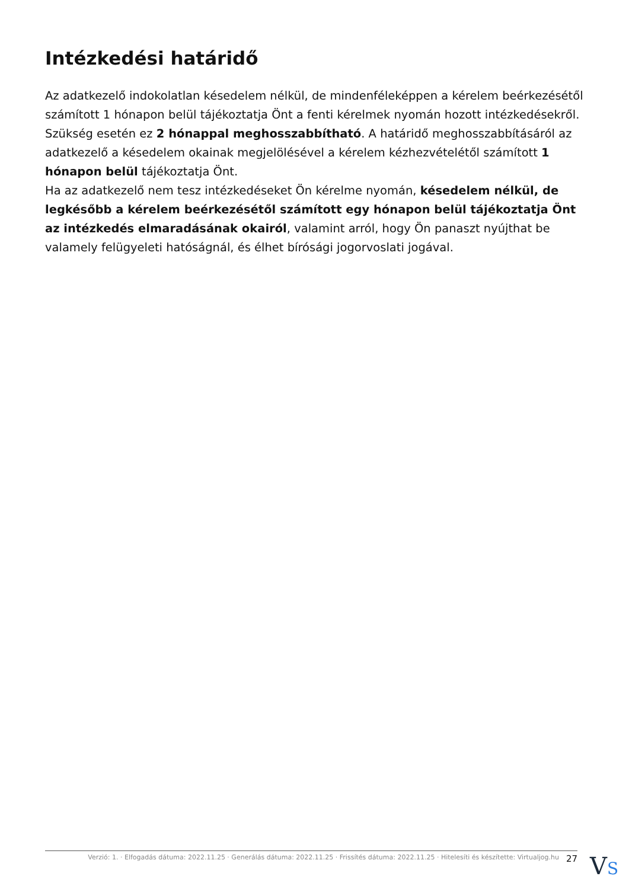Intézkedési határidő
Az adatkezelő indokolatlan késedelem nélkül, de mindenféleképpen a kérelem beérkezésétől számított 1 hónapon belül tájékoztatja Önt a fenti kérelmek nyomán hozott intézkedésekről.
Szükség esetén ez 2 hónappal meghosszabbítható. A határidő meghosszabbításáról az adatkezelő a késedelem okainak megjelölésével a kérelem kézhezvételétől számított 1 hónapon belül tájékoztatja Önt.
Ha az adatkezelő nem tesz intézkedéseket Ön kérelme nyomán, késedelem nélkül, de legkésőbb a kérelem beérkezésétől számított egy hónapon belül tájékoztatja Önt az intézkedés elmaradásának okairól, valamint arról, hogy Ön panaszt nyújthat be valamely felügyeleti hatóságnál, és élhet bírósági jogorvoslati jogával.
Verzió: 1. · Elfogadás dátuma: 2022.11.25 · Generálás dátuma: 2022.11.25 · Frissítés dátuma: 2022.11.25 · Hitelesíti és készítette: Virtualjog.hu 27
VS